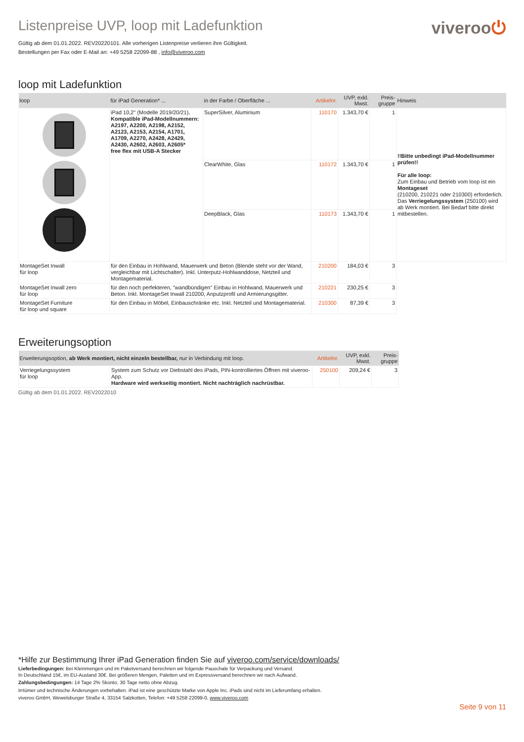viveroo⏻
Listenpreise UVP, loop mit Ladefunktion
Gültig ab dem 01.01.2022. REV20220101. Alle vorherigen Listenpreise verlieren ihre Gültigkeit.
Bestellungen per Fax oder E-Mail an: +49 5258 22099-88 , info@viveroo.com
loop mit Ladefunktion
| loop | für iPad Generation* ... | in der Farbe / Oberfläche ... | Artikelnr. | UVP, exkl. Mwst. | Preis-gruppe | Hinweis |
| --- | --- | --- | --- | --- | --- | --- |
| | iPad 10,2" (Modelle 2019/20/21), Kompatible iPad-Modellnummern: A2197, A2200, A2198, A2152, A2123, A2153, A2154, A1701, A1709, A2270, A2428, A2429, A2430, A2602, A2603, A2605* free flex mit USB-A Stecker | SuperSilver, Aluminium | 110170 | 1.343,70 € | 1 | !!Bitte unbedingt iPad-Modellnummer prüfen!! Für alle loop: Zum Einbau und Betrieb vom loop ist ein Montageset (210200, 210221 oder 210300) erforderlich. Das Verriegelungssystem (250100) wird ab Werk montiert. Bei Bedarf bitte direkt mitbestellen. |
| | | ClearWhite, Glas | 110172 | 1.343,70 € | 1 | |
| | | DeepBlack, Glas | 110173 | 1.343,70 € | 1 | |
| MontageSet Inwall für loop | für den Einbau in Hohlwand, Mauerwerk und Beton (Blende steht vor der Wand, vergleichbar mit Lichtschalter). Inkl. Unterputz-Hohlwanddose, Netzteil und Montagematerial. | | 210200 | 184,03 € | 3 | |
| MontageSet Inwall zero für loop | für den noch perfekteren, "wandbündigen" Einbau in Hohlwand, Mauerwerk und Beton. Inkl. MontageSet Inwall 210200, Anputzprofil und Armierungsgitter. | | 210221 | 230,25 € | 3 | |
| MontageSet Furniture für loop und square | für den Einbau in Möbel, Einbauschränke etc. Inkl. Netzteil und Montagematerial. | | 210300 | 87,39 € | 3 | |
Erweiterungsoption
| Erweiterungsoption, ab Werk montiert, nicht einzeln bestellbar, nur in Verbindung mit loop. | | Artikelnr. | UVP, exkl. Mwst. | Preis-gruppe |
| --- | --- | --- | --- | --- |
| Verriegelungssystem für loop | System zum Schutz vor Diebstahl des iPads, PIN-kontrolliertes Öffnen mit viveroo-App. Hardware wird werkseitig montiert. Nicht nachträglich nachrüstbar. | 250100 | 209,24 € | 3 |
Gültig ab dem 01.01.2022. REV2022010
*Hilfe zur Bestimmung Ihrer iPad Generation finden Sie auf viveroo.com/service/downloads/
Lieferbedingungen: Bei Kleinmengen und im Paketversand berechnen wir folgende Pauschale für Verpackung und Versand.
In Deutschland 15€, im EU-Ausland 30€. Bei größeren Mengen, Paletten und im Expressversand berechnen wir nach Aufwand.
Zahlungsbedingungen: 14 Tage 2% Skonto, 30 Tage netto ohne Abzug.
Irrtümer und technische Änderungen vorbehalten. iPad ist eine geschützte Marke von Apple Inc. iPads sind nicht im Lieferumfang erhalten.
viveroo GmbH, Wewelsburger Straße 4, 33154 Salzkotten, Telefon: +49 5258 22099-0, www.viveroo.com
Seite 9 von 11